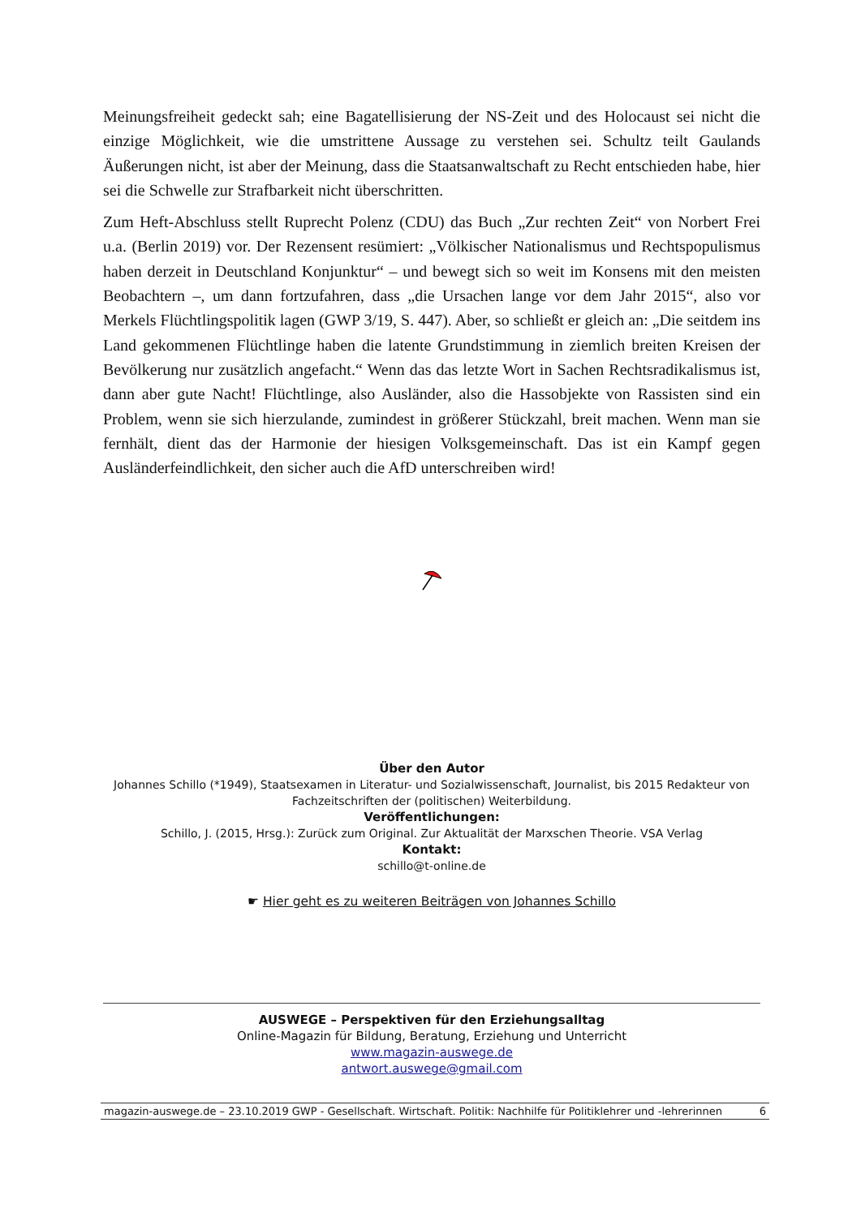Meinungsfreiheit gedeckt sah; eine Bagatellisierung der NS-Zeit und des Holocaust sei nicht die einzige Möglichkeit, wie die umstrittene Aussage zu verstehen sei. Schultz teilt Gaulands Äußerungen nicht, ist aber der Meinung, dass die Staatsanwaltschaft zu Recht entschieden habe, hier sei die Schwelle zur Strafbarkeit nicht überschritten.
Zum Heft-Abschluss stellt Ruprecht Polenz (CDU) das Buch „Zur rechten Zeit“ von Norbert Frei u.a. (Berlin 2019) vor. Der Rezensent resümiert: „Völkischer Nationalismus und Rechts­populismus haben derzeit in Deutschland Konjunktur“ – und bewegt sich so weit im Konsens mit den meisten Beobachtern –, um dann fortzufahren, dass „die Ursachen lange vor dem Jahr 2015“, also vor Merkels Flüchtlingspolitik lagen (GWP 3/19, S. 447). Aber, so schließt er gleich an: „Die seitdem ins Land gekommenen Flüchtlinge haben die latente Grundstimmung in ziemlich breiten Kreisen der Bevölkerung nur zusätzlich angefacht.“ Wenn das das letzte Wort in Sachen Rechtsradikalismus ist, dann aber gute Nacht! Flüchtlinge, also Ausländer, also die Hassobjekte von Rassisten sind ein Problem, wenn sie sich hierzulande, zumindest in größerer Stückzahl, breit machen. Wenn man sie fernhält, dient das der Harmonie der hiesigen Volksgemeinschaft. Das ist ein Kampf gegen Ausländerfeindlichkeit, den sicher auch die AfD unterschreiben wird!
Über den Autor
Johannes Schillo (*1949), Staatsexamen in Literatur- und Sozialwissenschaft, Journalist, bis 2015 Redakteur von Fachzeitschriften der (politischen) Weiterbildung.
Veröffentlichungen:
Schillo, J. (2015, Hrsg.): Zurück zum Original. Zur Aktualität der Marxschen Theorie. VSA Verlag
Kontakt:
schillo@t-online.de
☛ Hier geht es zu weiteren Beiträgen von Johannes Schillo
AUSWEGE – Perspektiven für den Erziehungsalltag
Online-Magazin für Bildung, Beratung, Erziehung und Unterricht
www.magazin-auswege.de
antwort.auswege@gmail.com
magazin-auswege.de – 23.10.2019 GWP - Gesellschaft. Wirtschaft. Politik: Nachhilfe für Politiklehrer und -lehrerinnen 6